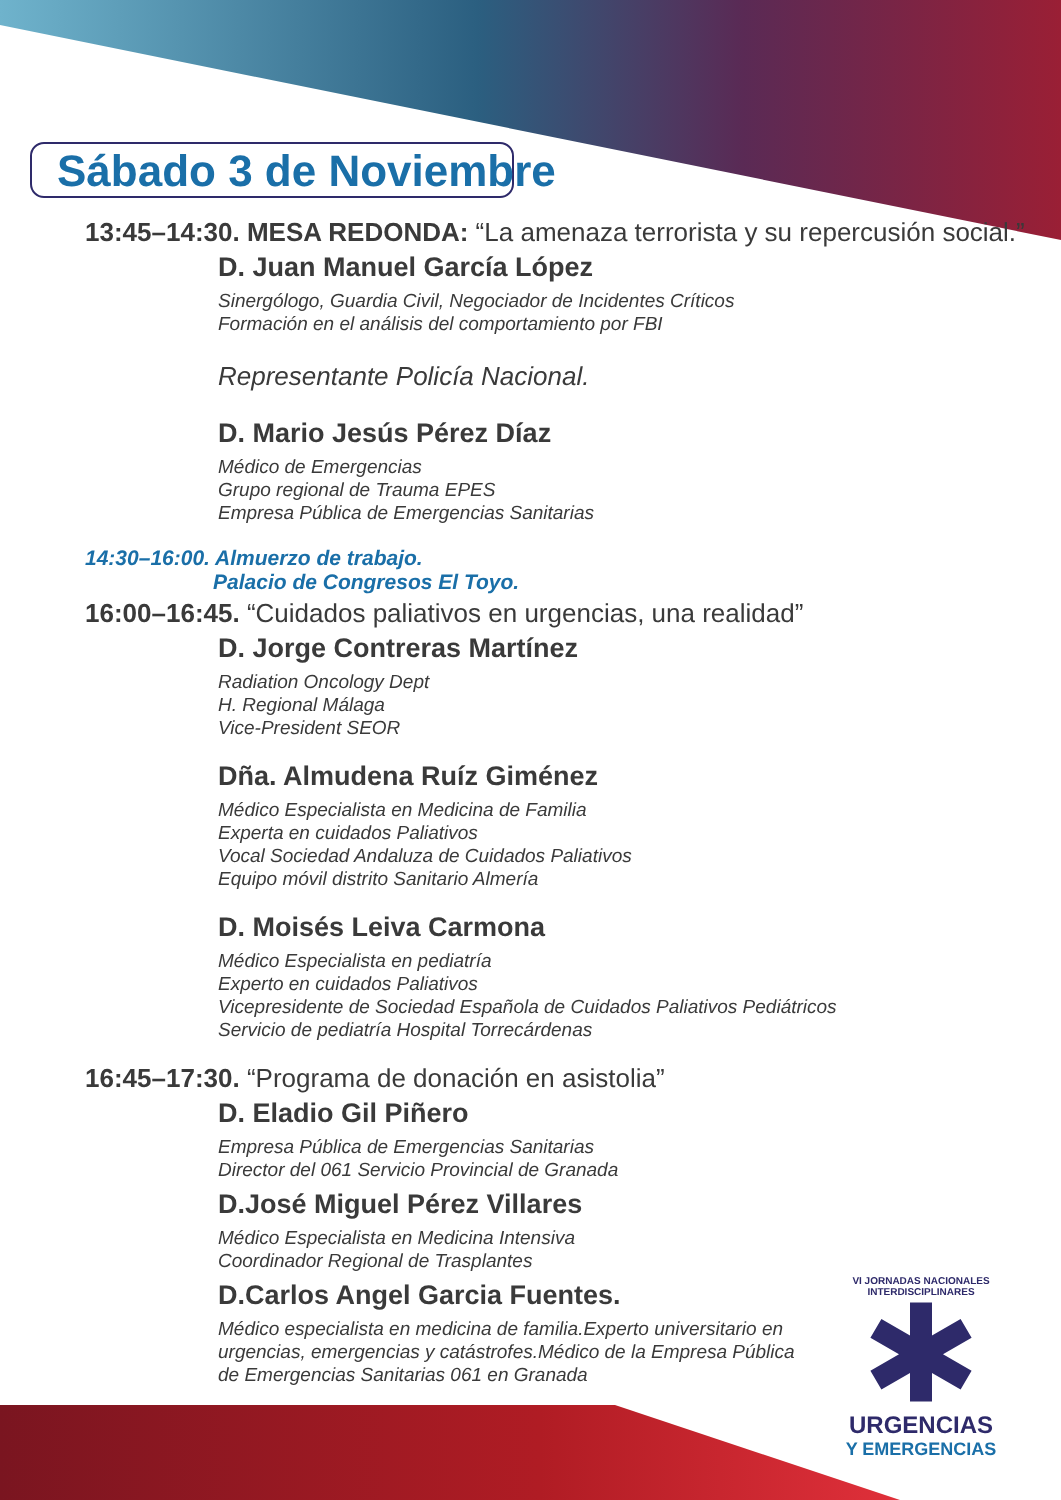Sábado 3 de Noviembre
13:45–14:30. MESA REDONDA: “La amenaza terrorista y su repercusión social.”
D. Juan Manuel García López
Sinergólogo, Guardia Civil, Negociador de Incidentes Críticos
Formación en el análisis del comportamiento por FBI
Representante Policía Nacional.
D. Mario Jesús Pérez Díaz
Médico de Emergencias
Grupo regional de Trauma EPES
Empresa Pública de Emergencias Sanitarias
14:30–16:00. Almuerzo de trabajo.
Palacio de Congresos El Toyo.
16:00–16:45. “Cuidados paliativos en urgencias, una realidad”
D. Jorge Contreras Martínez
Radiation Oncology Dept
H. Regional Málaga
Vice-President SEOR
Dña. Almudena Ruíz Giménez
Médico Especialista en Medicina de Familia
Experta en cuidados Paliativos
Vocal Sociedad Andaluza de Cuidados Paliativos
Equipo móvil distrito Sanitario Almería
D. Moisés Leiva Carmona
Médico Especialista en pediatría
Experto en cuidados Paliativos
Vicepresidente de Sociedad Española de Cuidados Paliativos Pediátricos
Servicio de pediatría Hospital Torrecárdenas
16:45–17:30. “Programa de donación en asistolia”
D. Eladio Gil Piñero
Empresa Pública de Emergencias Sanitarias
Director del 061 Servicio Provincial de Granada
D.José Miguel Pérez Villares
Médico Especialista en Medicina Intensiva
Coordinador Regional de Trasplantes
D.Carlos Angel Garcia Fuentes.
Médico especialista en medicina de familia.Experto universitario en urgencias, emergencias y catástrofes.Médico de la Empresa Pública de Emergencias Sanitarias 061 en Granada
VI JORNADAS NACIONALES INTERDISCIPLINARES
URGENCIAS
Y EMERGENCIAS